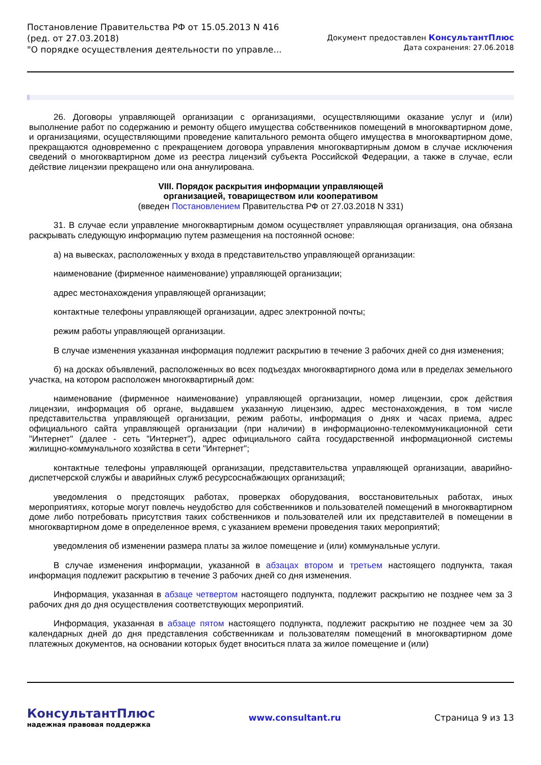Постановление Правительства РФ от 15.05.2013 N 416
(ред. от 27.03.2018)
"О порядке осуществления деятельности по управле...
Документ предоставлен КонсультантПлюс
Дата сохранения: 27.06.2018
26. Договоры управляющей организации с организациями, осуществляющими оказание услуг и (или) выполнение работ по содержанию и ремонту общего имущества собственников помещений в многоквартирном доме, и организациями, осуществляющими проведение капитального ремонта общего имущества в многоквартирном доме, прекращаются одновременно с прекращением договора управления многоквартирным домом в случае исключения сведений о многоквартирном доме из реестра лицензий субъекта Российской Федерации, а также в случае, если действие лицензии прекращено или она аннулирована.
VIII. Порядок раскрытия информации управляющей
организацией, товариществом или кооперативом
(введен Постановлением Правительства РФ от 27.03.2018 N 331)
31. В случае если управление многоквартирным домом осуществляет управляющая организация, она обязана раскрывать следующую информацию путем размещения на постоянной основе:
а) на вывесках, расположенных у входа в представительство управляющей организации:
наименование (фирменное наименование) управляющей организации;
адрес местонахождения управляющей организации;
контактные телефоны управляющей организации, адрес электронной почты;
режим работы управляющей организации.
В случае изменения указанная информация подлежит раскрытию в течение 3 рабочих дней со дня изменения;
б) на досках объявлений, расположенных во всех подъездах многоквартирного дома или в пределах земельного участка, на котором расположен многоквартирный дом:
наименование (фирменное наименование) управляющей организации, номер лицензии, срок действия лицензии, информация об органе, выдавшем указанную лицензию, адрес местонахождения, в том числе представительства управляющей организации, режим работы, информация о днях и часах приема, адрес официального сайта управляющей организации (при наличии) в информационно-телекоммуникационной сети "Интернет" (далее - сеть "Интернет"), адрес официального сайта государственной информационной системы жилищно-коммунального хозяйства в сети "Интернет";
контактные телефоны управляющей организации, представительства управляющей организации, аварийно-диспетчерской службы и аварийных служб ресурсоснабжающих организаций;
уведомления о предстоящих работах, проверках оборудования, восстановительных работах, иных мероприятиях, которые могут повлечь неудобство для собственников и пользователей помещений в многоквартирном доме либо потребовать присутствия таких собственников и пользователей или их представителей в помещении в многоквартирном доме в определенное время, с указанием времени проведения таких мероприятий;
уведомления об изменении размера платы за жилое помещение и (или) коммунальные услуги.
В случае изменения информации, указанной в абзацах втором и третьем настоящего подпункта, такая информация подлежит раскрытию в течение 3 рабочих дней со дня изменения.
Информация, указанная в абзаце четвертом настоящего подпункта, подлежит раскрытию не позднее чем за 3 рабочих дня до дня осуществления соответствующих мероприятий.
Информация, указанная в абзаце пятом настоящего подпункта, подлежит раскрытию не позднее чем за 30 календарных дней до дня представления собственникам и пользователям помещений в многоквартирном доме платежных документов, на основании которых будет вноситься плата за жилое помещение и (или)
КонсультантПлюс
надежная правовая поддержка
www.consultant.ru Страница 9 из 13